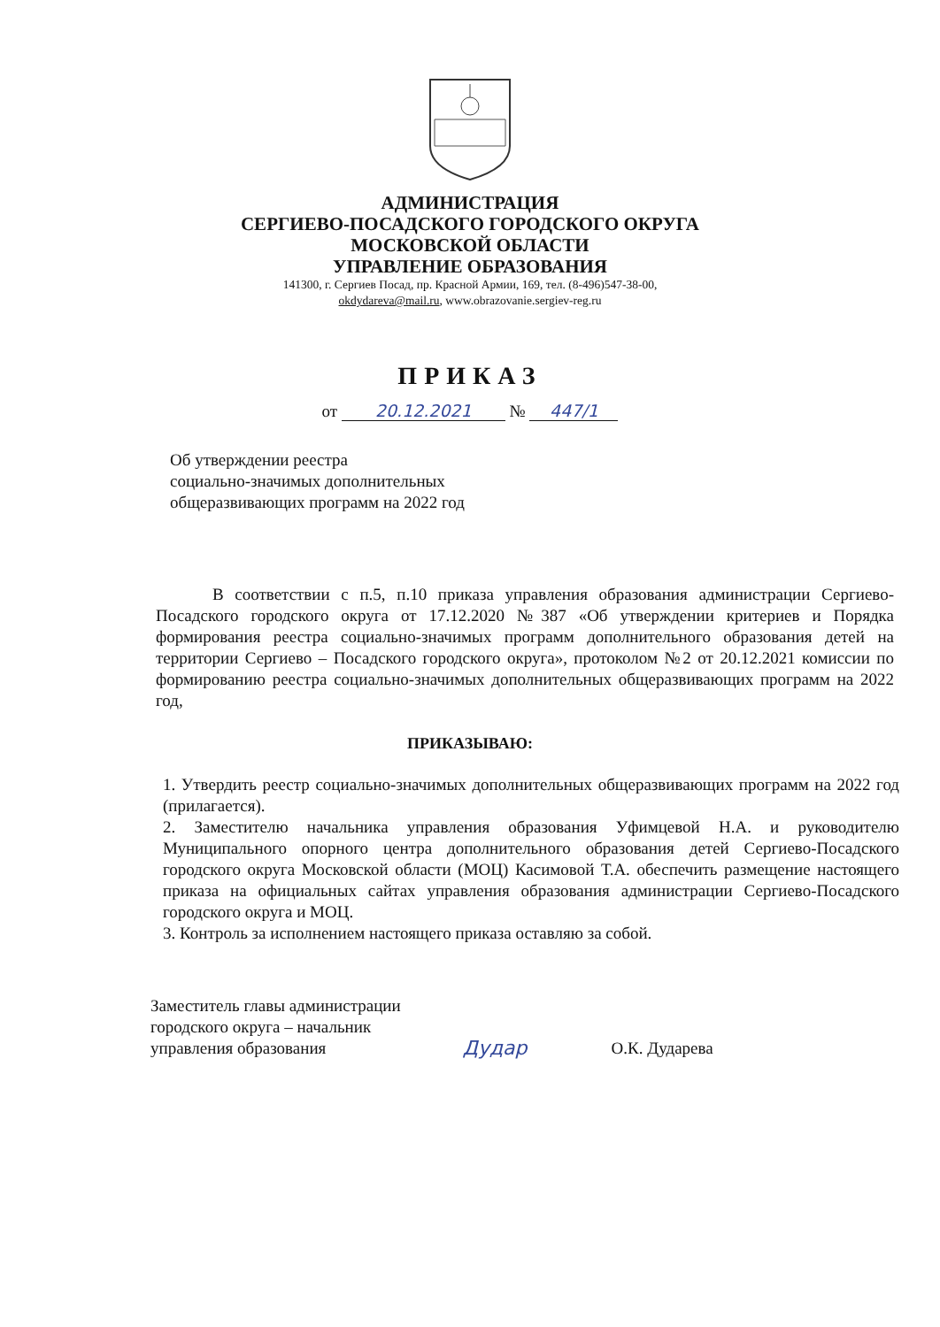АДМИНИСТРАЦИЯ
СЕРГИЕВО-ПОСАДСКОГО ГОРОДСКОГО ОКРУГА
МОСКОВСКОЙ ОБЛАСТИ
УПРАВЛЕНИЕ ОБРАЗОВАНИЯ
141300, г. Сергиев Посад, пр. Красной Армии, 169, тел. (8-496)547-38-00,
okdydareva@mail.ru, www.obrazovanie.sergiev-reg.ru
ПРИКАЗ
от 20.12.2021 № 447/1
Об утверждении реестра
социально-значимых дополнительных
общеразвивающих программ на 2022 год
В соответствии с п.5, п.10 приказа управления образования администрации Сергиево-Посадского городского округа от 17.12.2020 №387 «Об утверждении критериев и Порядка формирования реестра социально-значимых программ дополнительного образования детей на территории Сергиево – Посадского городского округа», протоколом №2 от 20.12.2021 комиссии по формированию реестра социально-значимых дополнительных общеразвивающих программ на 2022 год,
ПРИКАЗЫВАЮ:
1. Утвердить реестр социально-значимых дополнительных общеразвивающих программ на 2022 год (прилагается).
2. Заместителю начальника управления образования Уфимцевой Н.А. и руководителю Муниципального опорного центра дополнительного образования детей Сергиево-Посадского городского округа Московской области (МОЦ) Касимовой Т.А. обеспечить размещение настоящего приказа на официальных сайтах управления образования администрации Сергиево-Посадского городского округа и МОЦ.
3. Контроль за исполнением настоящего приказа оставляю за собой.
Заместитель главы администрации
городского округа – начальник
управления образования
Дудар
О.К. Дударева